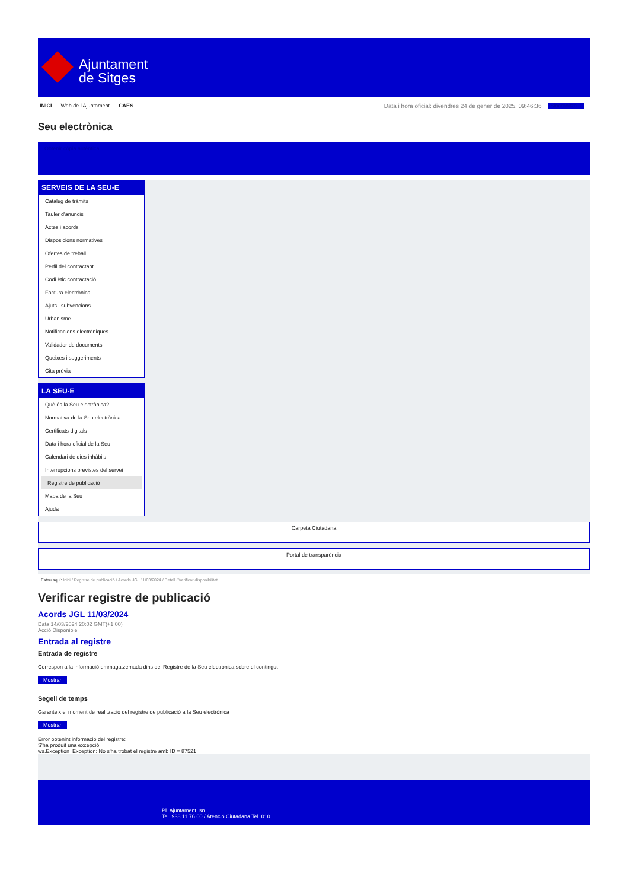Ajuntament
de Sitges
INICI Web de l'Ajuntament CAES Data i hora oficial: divendres 24 de gener de 2025, 09:46:36 Sincronitza
Seu electrònica
Obtenir còpia autèntica
SERVEIS DE LA SEU-E
Catàleg de tràmits
Tauler d'anuncis
Actes i acords
Disposicions normatives
Ofertes de treball
Perfil del contractant
Codi ètic contractació
Factura electrònica
Ajuts i subvencions
Urbanisme
Notificacions electròniques
Validador de documents
Queixes i suggeriments
Cita prèvia
LA SEU-E
Què és la Seu electrònica?
Normativa de la Seu electrònica
Certificats digitals
Data i hora oficial de la Seu
Calendari de dies inhàbils
Interrupcions previstes del servei
Registre de publicació
Mapa de la Seu
Ajuda
Carpeta Ciutadana
Portal de transparència
Esteu aquí: Inici / Registre de publicació / Acords JGL 11/03/2024 / Detall / Verificar disponibilitat
Verificar registre de publicació
Acords JGL 11/03/2024
Data 14/03/2024 20:02 GMT(+1:00)
Acció Disponible
Entrada al registre
Entrada de registre
Correspon a la informació emmagatzemada dins del Registre de la Seu electrònica sobre el contingut
Mostrar
Segell de temps
Garanteix el moment de realització del registre de publicació a la Seu electrònica
Mostrar
Error obtenint informació del registre:
S'ha produit una excepció
ws.Exception_Exception: No s'ha trobat el registre amb ID = 87521
Pl. Ajuntament, sn.
Tel. 938 11 76 00 / Atenció Ciutadana Tel. 010